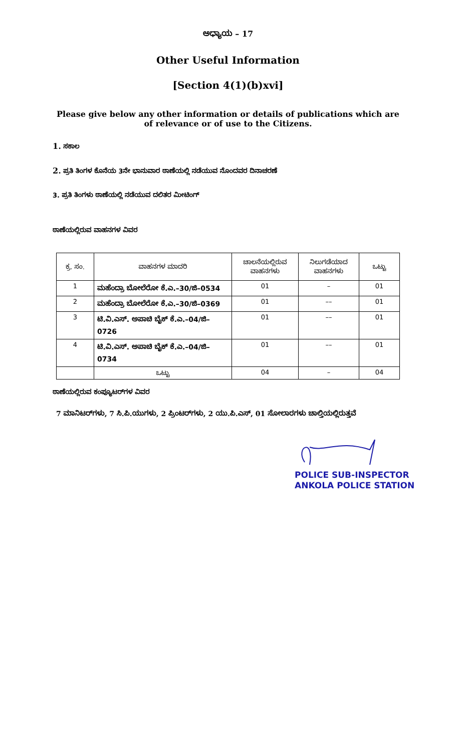ಅಧ್ಯಾಯ – 17
Other Useful Information
[Section 4(1)(b)xvi]
Please give below any other information or details of publications which are of relevance or of use to the Citizens.
1. ಸಕಾಲ
2. ಪ್ರತಿ ತಿಂಗಳ ಕೊನೆಯ 3ನೇ ಭಾನುವಾರ ಠಾಣೆಯಲ್ಲಿ ನಡೆಯುವ ನೊಂದವರ ದಿನಾಚರಣೆ
3. ಪ್ರತಿ ತಿಂಗಳು ಠಾಣೆಯಲ್ಲಿ ನಡೆಯುವ ದಲಿತರ ಮೀಟಿಂಗ್
ಠಾಣೆಯಲ್ಲಿರುವ ವಾಹನಗಳ ವಿವರ
| ಕ್ರ. ಸಂ. | ವಾಹನಗಳ ಮಾದರಿ | ಚಾಲನೆಯಲ್ಲಿರುವ ವಾಹನಗಳು | ನಿಲುಗಡೆಯಾದ ವಾಹನಗಳು | ಒಟ್ಟು |
| --- | --- | --- | --- | --- |
| 1 | ಮಹೆಂದ್ರಾ ಬೋಲೆರೋ ಕೆ.ಎ.–30/ಜಿ–0534 | 01 | – | 01 |
| 2 | ಮಹೆಂದ್ರಾ ಬೋಲೆರೋ ಕೆ.ಎ.–30/ಜಿ–0369 | 01 | –– | 01 |
| 3 | ಟಿ.ವಿ.ಎಸ್. ಅಪಾಚಿ ಬೈಕ್ ಕೆ.ಎ.–04/ಜಿ–0726 | 01 | –– | 01 |
| 4 | ಟಿ.ವಿ.ಎಸ್. ಅಪಾಚಿ ಬೈಕ್ ಕೆ.ಎ.–04/ಜಿ–0734 | 01 | –– | 01 |
| | ಒಟ್ಟು | 04 | – | 04 |
ಠಾಣೆಯಲ್ಲಿರುವ ಕಂಪ್ಯೂಟರ್‌ಗಳ ವಿವರ
7 ಮಾನಿಟರ್‌ಗಳು, 7 ಸಿ.ಪಿ.ಯುಗಳು, 2 ಪ್ರಿಂಟರ್‌ಗಳು, 2 ಯು.ಪಿ.ಎಸ್, 01 ಸೋಲಾರಗಳು ಚಾಲ್ತಿಯಲ್ಲಿರುತ್ತವೆ
POLICE SUB-INSPECTOR
ANKOLA POLICE STATION